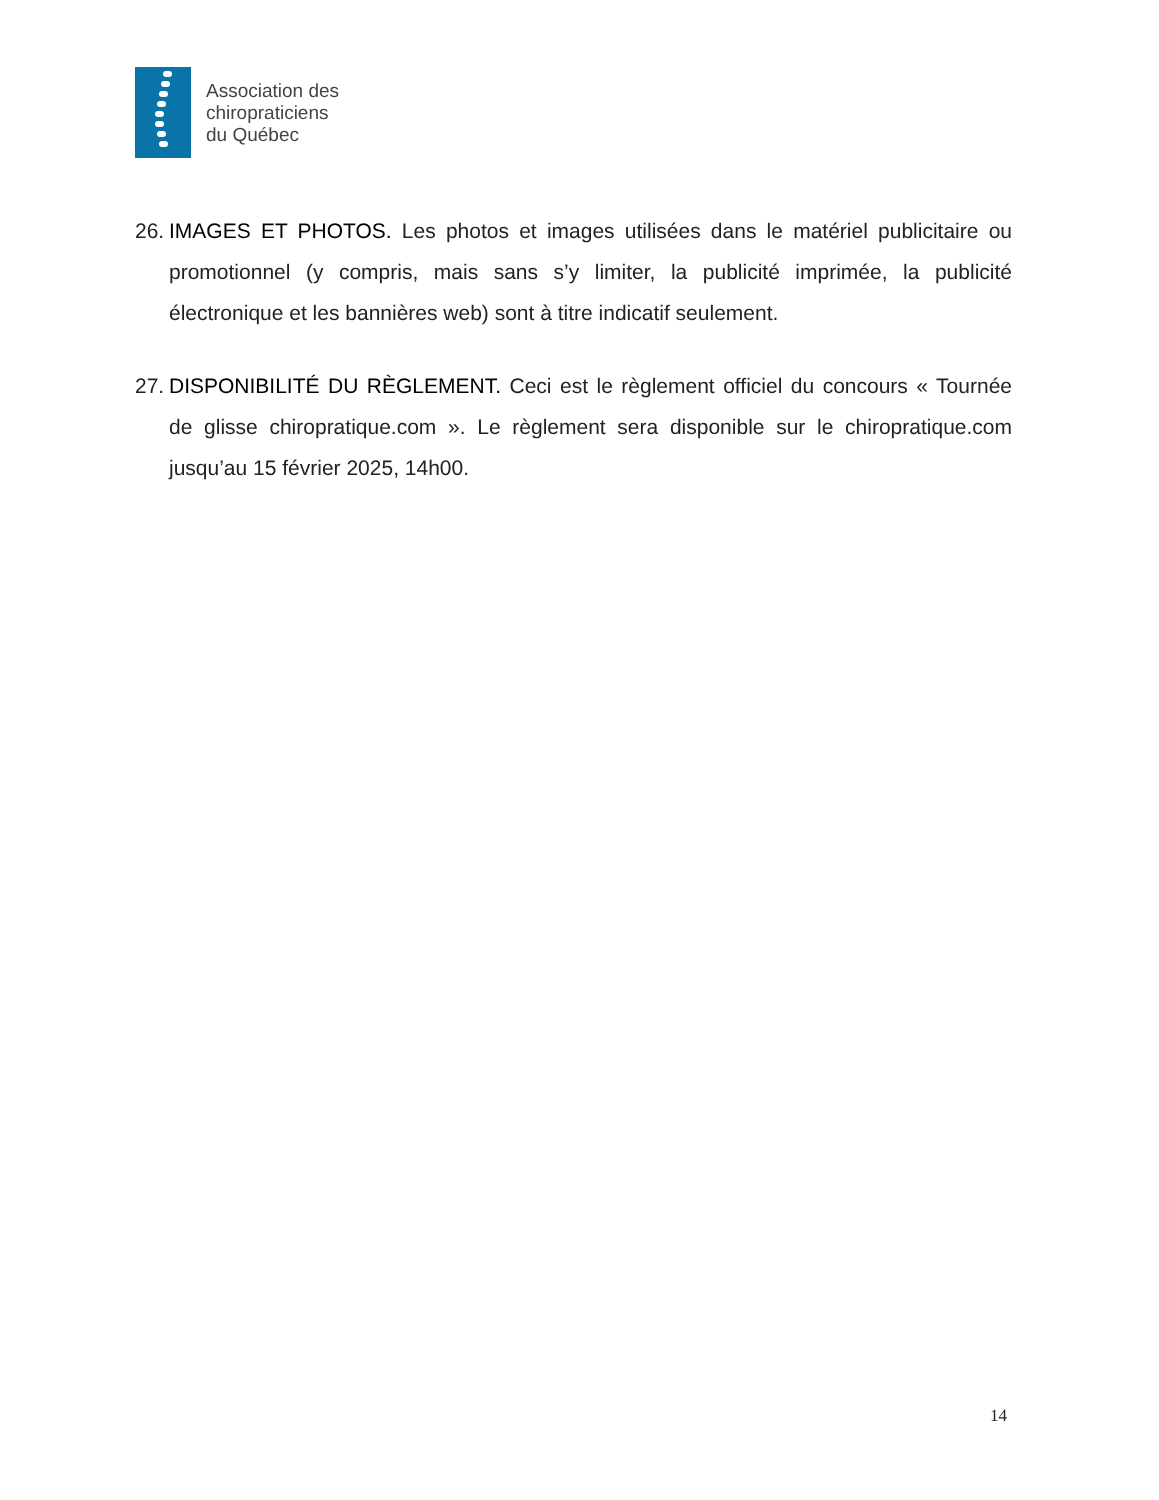Association des
chiropraticiens
du Québec
26.
IMAGES ET PHOTOS. Les photos et images utilisées dans le matériel publicitaire ou promotionnel (y compris, mais sans s’y limiter, la publicité imprimée, la publicité électronique et les bannières web) sont à titre indicatif seulement.
27.
DISPONIBILITÉ DU RÈGLEMENT. Ceci est le règlement officiel du concours « Tournée de glisse chiropratique.com ». Le règlement sera disponible sur le chiropratique.com jusqu’au 15 février 2025, 14h00.
14